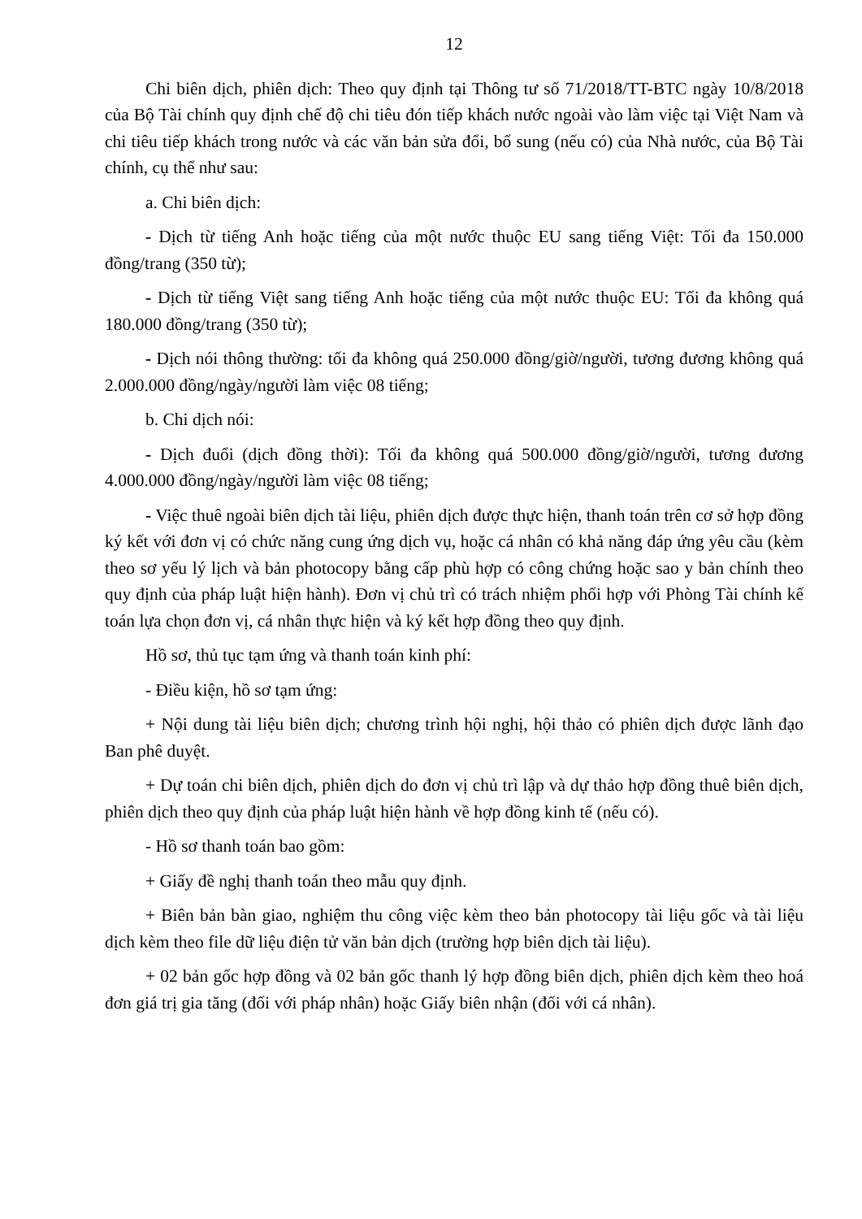12
Chi biên dịch, phiên dịch: Theo quy định tại Thông tư số 71/2018/TT-BTC ngày 10/8/2018 của Bộ Tài chính quy định chế độ chi tiêu đón tiếp khách nước ngoài vào làm việc tại Việt Nam và chi tiêu tiếp khách trong nước và các văn bản sửa đổi, bổ sung (nếu có) của Nhà nước, của Bộ Tài chính, cụ thể như sau:
a. Chi biên dịch:
- Dịch từ tiếng Anh hoặc tiếng của một nước thuộc EU sang tiếng Việt: Tối đa 150.000 đồng/trang (350 từ);
- Dịch từ tiếng Việt sang tiếng Anh hoặc tiếng của một nước thuộc EU: Tối đa không quá 180.000 đồng/trang (350 từ);
- Dịch nói thông thường: tối đa không quá 250.000 đồng/giờ/người, tương đương không quá 2.000.000 đồng/ngày/người làm việc 08 tiếng;
b. Chi dịch nói:
- Dịch đuổi (dịch đồng thời): Tối đa không quá 500.000 đồng/giờ/người, tương đương 4.000.000 đồng/ngày/người làm việc 08 tiếng;
- Việc thuê ngoài biên dịch tài liệu, phiên dịch được thực hiện, thanh toán trên cơ sở hợp đồng ký kết với đơn vị có chức năng cung ứng dịch vụ, hoặc cá nhân có khả năng đáp ứng yêu cầu (kèm theo sơ yếu lý lịch và bản photocopy bằng cấp phù hợp có công chứng hoặc sao y bản chính theo quy định của pháp luật hiện hành). Đơn vị chủ trì có trách nhiệm phối hợp với Phòng Tài chính kế toán lựa chọn đơn vị, cá nhân thực hiện và ký kết hợp đồng theo quy định.
Hồ sơ, thủ tục tạm ứng và thanh toán kinh phí:
- Điều kiện, hồ sơ tạm ứng:
+ Nội dung tài liệu biên dịch; chương trình hội nghị, hội thảo có phiên dịch được lãnh đạo Ban phê duyệt.
+ Dự toán chi biên dịch, phiên dịch do đơn vị chủ trì lập và dự thảo hợp đồng thuê biên dịch, phiên dịch theo quy định của pháp luật hiện hành về hợp đồng kinh tế (nếu có).
- Hồ sơ thanh toán bao gồm:
+ Giấy đề nghị thanh toán theo mẫu quy định.
+ Biên bản bàn giao, nghiệm thu công việc kèm theo bản photocopy tài liệu gốc và tài liệu dịch kèm theo file dữ liệu điện tử văn bản dịch (trường hợp biên dịch tài liệu).
+ 02 bản gốc hợp đồng và 02 bản gốc thanh lý hợp đồng biên dịch, phiên dịch kèm theo hoá đơn giá trị gia tăng (đối với pháp nhân) hoặc Giấy biên nhận (đối với cá nhân).